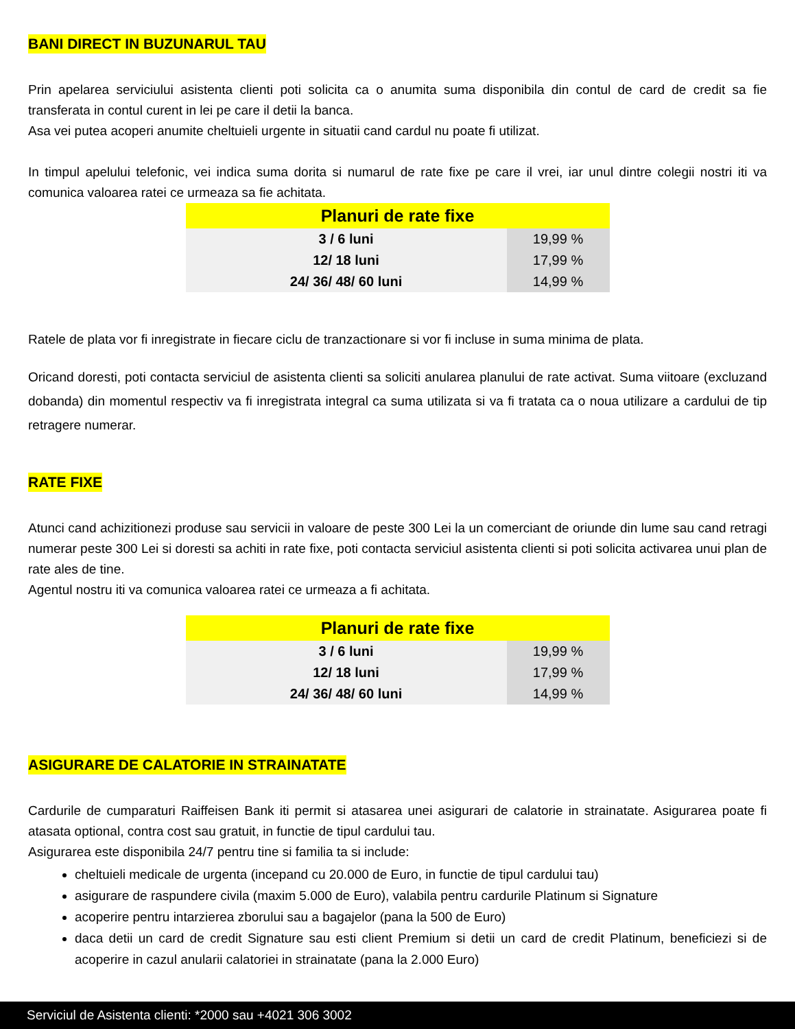BANI DIRECT IN BUZUNARUL TAU
Prin apelarea serviciului asistenta clienti poti solicita ca o anumita suma disponibila din contul de card de credit sa fie transferata in contul curent in lei pe care il detii la banca.
Asa vei putea acoperi anumite cheltuieli urgente in situatii cand cardul nu poate fi utilizat.
In timpul apelului telefonic, vei indica suma dorita si numarul de rate fixe pe care il vrei, iar unul dintre colegii nostri iti va comunica valoarea ratei ce urmeaza sa fie achitata.
| Planuri de rate fixe | |
| --- | --- |
| 3 / 6 luni | 19,99 % |
| 12/ 18 luni | 17,99 % |
| 24/ 36/ 48/ 60 luni | 14,99 % |
Ratele de plata vor fi inregistrate in fiecare ciclu de tranzactionare si vor fi incluse in suma minima de plata.
Oricand doresti, poti contacta serviciul de asistenta clienti sa soliciti anularea planului de rate activat. Suma viitoare (excluzand dobanda) din momentul respectiv va fi inregistrata integral ca suma utilizata si va fi tratata ca o noua utilizare a cardului de tip retragere numerar.
RATE FIXE
Atunci cand achizitionezi produse sau servicii in valoare de peste 300 Lei la un comerciant de oriunde din lume sau cand retragi numerar peste 300 Lei si doresti sa achiti in rate fixe, poti contacta serviciul asistenta clienti si poti solicita activarea unui plan de rate ales de tine.
Agentul nostru iti va comunica valoarea ratei ce urmeaza a fi achitata.
| Planuri de rate fixe | |
| --- | --- |
| 3 / 6 luni | 19,99 % |
| 12/ 18 luni | 17,99 % |
| 24/ 36/ 48/ 60 luni | 14,99 % |
ASIGURARE DE CALATORIE IN STRAINATATE
Cardurile de cumparaturi Raiffeisen Bank iti permit si atasarea unei asigurari de calatorie in strainatate. Asigurarea poate fi atasata optional, contra cost sau gratuit, in functie de tipul cardului tau.
Asigurarea este disponibila 24/7 pentru tine si familia ta si include:
cheltuieli medicale de urgenta (incepand cu 20.000 de Euro, in functie de tipul cardului tau)
asigurare de raspundere civila (maxim 5.000 de Euro), valabila pentru cardurile Platinum si Signature
acoperire pentru intarzierea zborului sau a bagajelor (pana la 500 de Euro)
daca detii un card de credit Signature sau esti client Premium si detii un card de credit Platinum, beneficiezi si de acoperire in cazul anularii calatoriei in strainatate (pana la 2.000 Euro)
Serviciul de Asistenta clienti: *2000 sau +4021 306 3002